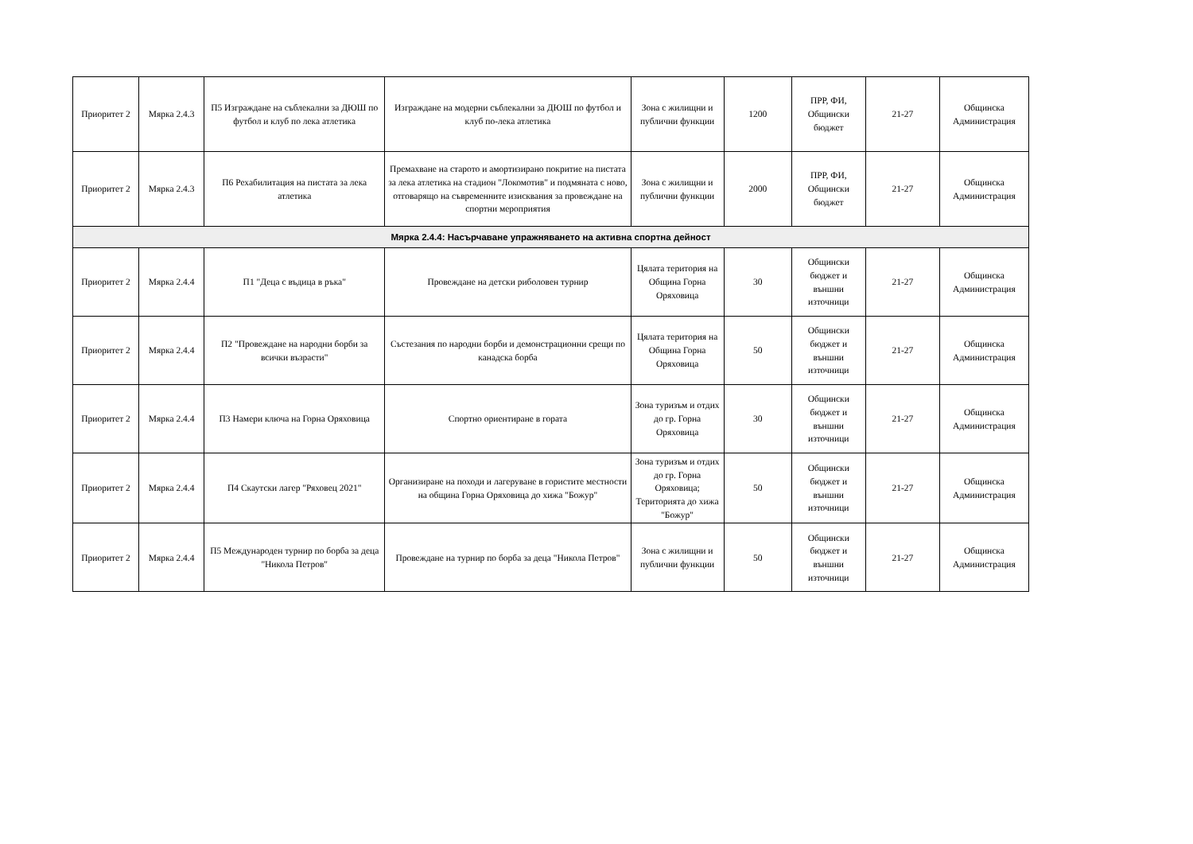| Приоритет 2 | Мярка 2.4.3 | П5 Изграждане на съблекални за ДЮШ по футбол и клуб по лека атлетика | Изграждане на модерни съблекални за ДЮШ по футбол и клуб по-лека атлетика | Зона с жилищни и публични функции | 1200 | ПРР, ФИ, Общински бюджет | 21-27 | Общинска Администрация |
| Приоритет 2 | Мярка 2.4.3 | П6 Рехабилитация на пистата за лека атлетика | Премахване на старото и амортизирано покритие на пистата за лека атлетика на стадион "Локомотив" и подмяната с ново, отговарящо на съвременните изисквания за провеждане на спортни мероприятия | Зона с жилищни и публични функции | 2000 | ПРР, ФИ, Общински бюджет | 21-27 | Общинска Администрация |
| Мярка 2.4.4: Насърчаване упражняването на активна спортна дейност | | | | | | | | |
| Приоритет 2 | Мярка 2.4.4 | П1 "Деца с въдица в ръка" | Провеждане на детски риболовен турнир | Цялата територия на Община Горна Оряховица | 30 | Общински бюджет и външни източници | 21-27 | Общинска Администрация |
| Приоритет 2 | Мярка 2.4.4 | П2 "Провеждане на народни борби за всички възрасти" | Състезания по народни борби и демонстрационни срещи по канадска борба | Цялата територия на Община Горна Оряховица | 50 | Общински бюджет и външни източници | 21-27 | Общинска Администрация |
| Приоритет 2 | Мярка 2.4.4 | П3 Намери ключа на Горна Оряховица | Спортно ориентиране в гората | Зона туризъм и отдих до гр. Горна Оряховица | 30 | Общински бюджет и външни източници | 21-27 | Общинска Администрация |
| Приоритет 2 | Мярка 2.4.4 | П4 Скаутски лагер "Ряховец 2021" | Организиране на походи и лагеруване в гористите местности на община Горна Оряховица до хижа "Божур" | Зона туризъм и отдих до гр. Горна Оряховица; Територията до хижа "Божур" | 50 | Общински бюджет и външни източници | 21-27 | Общинска Администрация |
| Приоритет 2 | Мярка 2.4.4 | П5 Международен турнир по борба за деца "Никола Петров" | Провеждане на турнир по борба за деца "Никола Петров" | Зона с жилищни и публични функции | 50 | Общински бюджет и външни източници | 21-27 | Общинска Администрация |